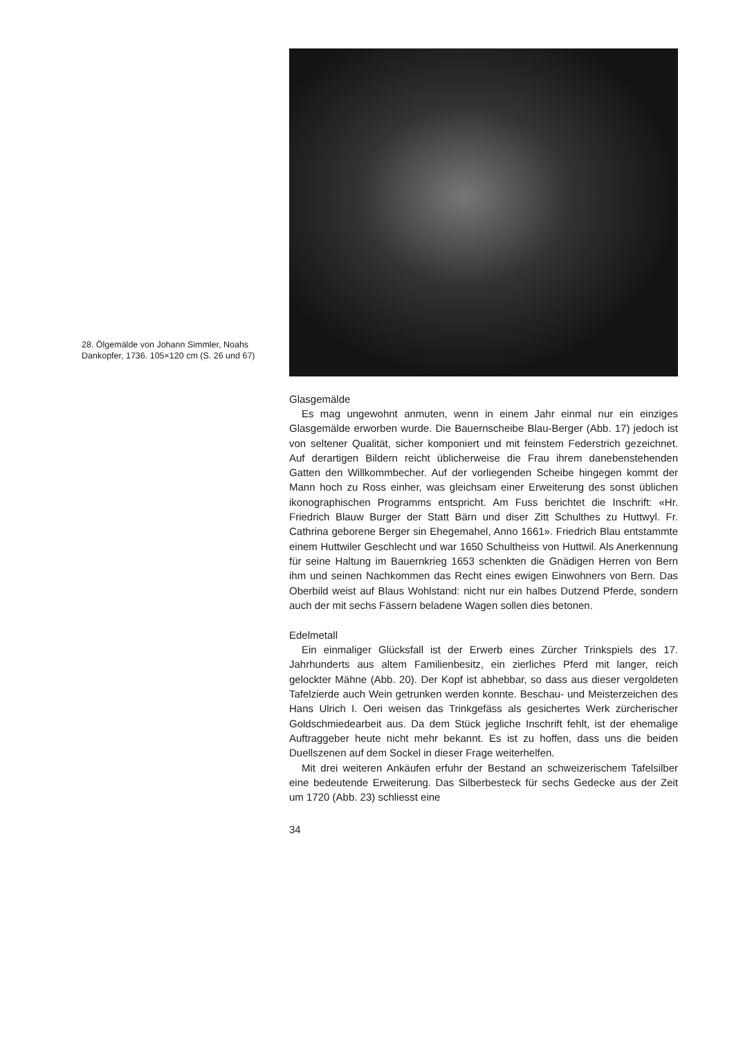28. Ölgemälde von Johann Simmler, Noahs Dankopfer, 1736. 105×120 cm (S. 26 und 67)
Glasgemälde
Es mag ungewohnt anmuten, wenn in einem Jahr einmal nur ein einziges Glasgemälde erworben wurde. Die Bauernscheibe Blau-Berger (Abb. 17) jedoch ist von seltener Qualität, sicher komponiert und mit feinstem Federstrich gezeichnet. Auf derartigen Bildern reicht üblicherweise die Frau ihrem danebenstehenden Gatten den Willkommbecher. Auf der vorliegenden Scheibe hingegen kommt der Mann hoch zu Ross einher, was gleichsam einer Erweiterung des sonst üblichen ikonographischen Programms entspricht. Am Fuss berichtet die Inschrift: «Hr. Friedrich Blauw Burger der Statt Bärn und diser Zitt Schulthes zu Huttwyl. Fr. Cathrina geborene Berger sin Ehegemahel, Anno 1661». Friedrich Blau entstammte einem Huttwiler Geschlecht und war 1650 Schultheiss von Huttwil. Als Anerkennung für seine Haltung im Bauernkrieg 1653 schenkten die Gnädigen Herren von Bern ihm und seinen Nachkommen das Recht eines ewigen Einwohners von Bern. Das Oberbild weist auf Blaus Wohlstand: nicht nur ein halbes Dutzend Pferde, sondern auch der mit sechs Fässern beladene Wagen sollen dies betonen.
Edelmetall
Ein einmaliger Glücksfall ist der Erwerb eines Zürcher Trinkspiels des 17. Jahrhunderts aus altem Familienbesitz, ein zierliches Pferd mit langer, reich gelockter Mähne (Abb. 20). Der Kopf ist abhebbar, so dass aus dieser vergoldeten Tafelzierde auch Wein getrunken werden konnte. Beschau- und Meisterzeichen des Hans Ulrich I. Oeri weisen das Trinkgefäss als gesichertes Werk zürcherischer Goldschmiedearbeit aus. Da dem Stück jegliche Inschrift fehlt, ist der ehemalige Auftraggeber heute nicht mehr bekannt. Es ist zu hoffen, dass uns die beiden Duellszenen auf dem Sockel in dieser Frage weiterhelfen.
Mit drei weiteren Ankäufen erfuhr der Bestand an schweizerischem Tafelsilber eine bedeutende Erweiterung. Das Silberbesteck für sechs Gedecke aus der Zeit um 1720 (Abb. 23) schliesst eine
34